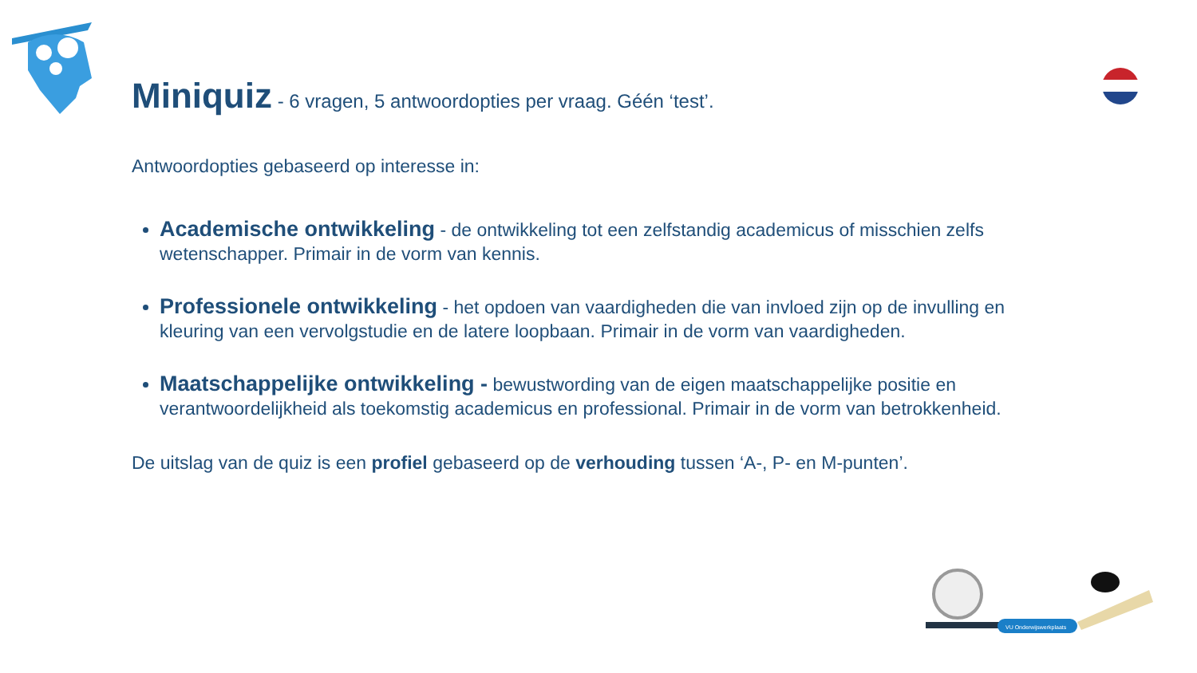Miniquiz - 6 vragen, 5 antwoordopties per vraag. Géén ‘test’.
Antwoordopties gebaseerd op interesse in:
Academische ontwikkeling - de ontwikkeling tot een zelfstandig academicus of misschien zelfs wetenschapper. Primair in de vorm van kennis.
Professionele ontwikkeling - het opdoen van vaardigheden die van invloed zijn op de invulling en kleuring van een vervolgstudie en de latere loopbaan. Primair in de vorm van vaardigheden.
Maatschappelijke ontwikkeling - bewustwording van de eigen maatschappelijke positie en verantwoordelijkheid als toekomstig academicus en professional. Primair in de vorm van betrokkenheid.
De uitslag van de quiz is een profiel gebaseerd op de verhouding tussen ‘A-, P- en M-punten’.
VU Onderwijswerkplaats